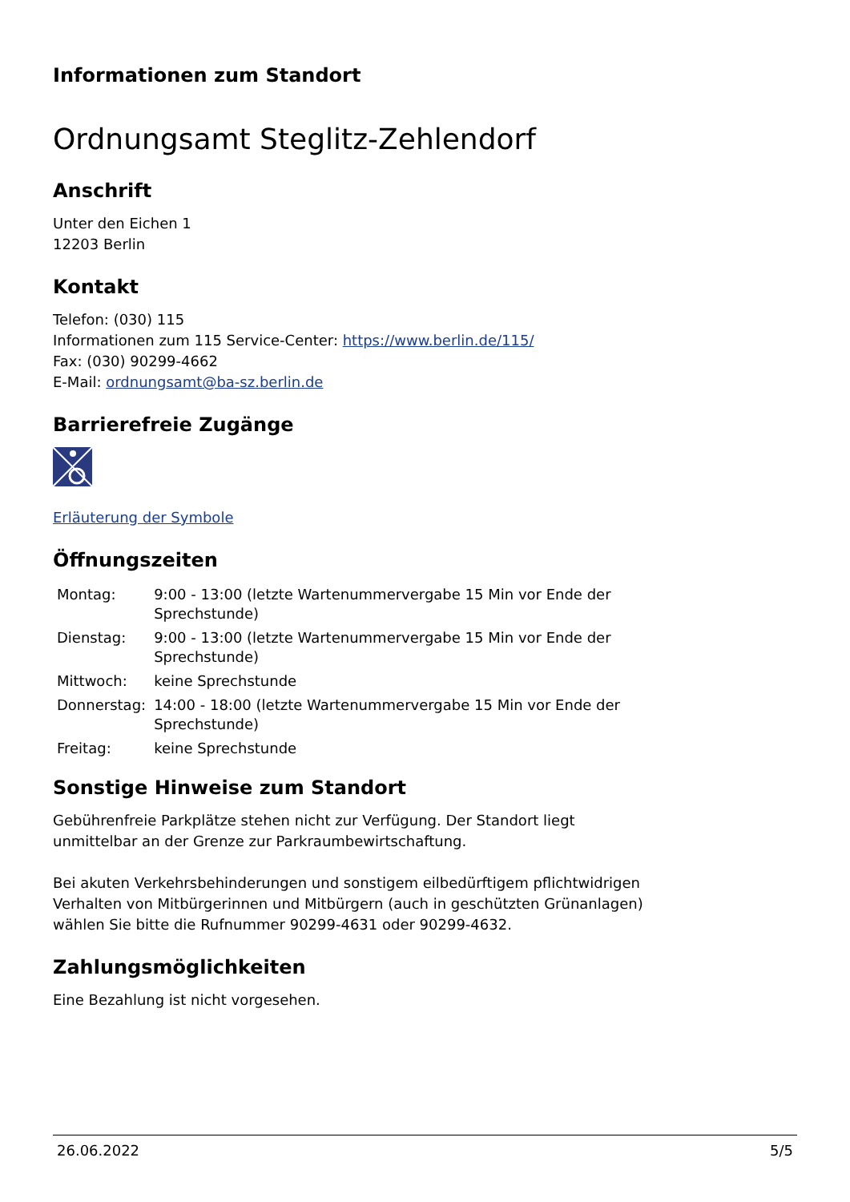Informationen zum Standort
Ordnungsamt Steglitz-Zehlendorf
Anschrift
Unter den Eichen 1
12203 Berlin
Kontakt
Telefon: (030) 115
Informationen zum 115 Service-Center: https://www.berlin.de/115/
Fax: (030) 90299-4662
E-Mail: ordnungsamt@ba-sz.berlin.de
Barrierefreie Zugänge
Erläuterung der Symbole
Öffnungszeiten
| Montag: | 9:00 - 13:00 (letzte Wartenummervergabe 15 Min vor Ende der Sprechstunde) |
| Dienstag: | 9:00 - 13:00 (letzte Wartenummervergabe 15 Min vor Ende der Sprechstunde) |
| Mittwoch: | keine Sprechstunde |
| Donnerstag: | 14:00 - 18:00 (letzte Wartenummervergabe 15 Min vor Ende der Sprechstunde) |
| Freitag: | keine Sprechstunde |
Sonstige Hinweise zum Standort
Gebührenfreie Parkplätze stehen nicht zur Verfügung. Der Standort liegt
unmittelbar an der Grenze zur Parkraumbewirtschaftung.
Bei akuten Verkehrsbehinderungen und sonstigem eilbedürftigem pflichtwidrigen
Verhalten von Mitbürgerinnen und Mitbürgern (auch in geschützten Grünanlagen)
wählen Sie bitte die Rufnummer 90299-4631 oder 90299-4632.
Zahlungsmöglichkeiten
Eine Bezahlung ist nicht vorgesehen.
26.06.2022 5/5